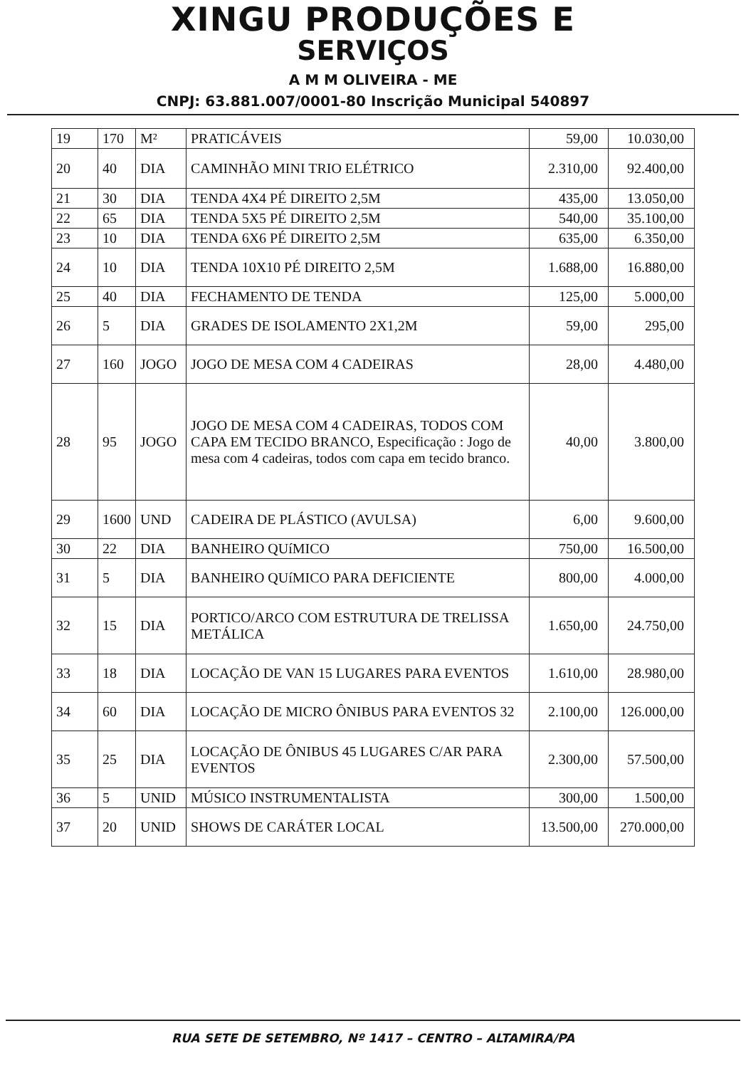XINGU PRODUÇÕES E
SERVIÇOS
A M M OLIVEIRA - ME
CNPJ: 63.881.007/0001-80 Inscrição Municipal 540897
| 19 | 170 | M² | PRATICÁVEIS | 59,00 | 10.030,00 |
| 20 | 40 | DIA | CAMINHÃO MINI TRIO ELÉTRICO | 2.310,00 | 92.400,00 |
| 21 | 30 | DIA | TENDA 4X4 PÉ DIREITO 2,5M | 435,00 | 13.050,00 |
| 22 | 65 | DIA | TENDA 5X5 PÉ DIREITO 2,5M | 540,00 | 35.100,00 |
| 23 | 10 | DIA | TENDA 6X6 PÉ DIREITO 2,5M | 635,00 | 6.350,00 |
| 24 | 10 | DIA | TENDA 10X10 PÉ DIREITO 2,5M | 1.688,00 | 16.880,00 |
| 25 | 40 | DIA | FECHAMENTO DE TENDA | 125,00 | 5.000,00 |
| 26 | 5 | DIA | GRADES DE ISOLAMENTO 2X1,2M | 59,00 | 295,00 |
| 27 | 160 | JOGO | JOGO DE MESA COM 4 CADEIRAS | 28,00 | 4.480,00 |
| 28 | 95 | JOGO | JOGO DE MESA COM 4 CADEIRAS, TODOS COM CAPA EM TECIDO BRANCO, Especificação : Jogo de mesa com 4 cadeiras, todos com capa em tecido branco. | 40,00 | 3.800,00 |
| 29 | 1600 | UND | CADEIRA DE PLÁSTICO (AVULSA) | 6,00 | 9.600,00 |
| 30 | 22 | DIA | BANHEIRO QUíMICO | 750,00 | 16.500,00 |
| 31 | 5 | DIA | BANHEIRO QUíMICO PARA DEFICIENTE | 800,00 | 4.000,00 |
| 32 | 15 | DIA | PORTICO/ARCO COM ESTRUTURA DE TRELISSA METÁLICA | 1.650,00 | 24.750,00 |
| 33 | 18 | DIA | LOCAÇÃO DE VAN 15 LUGARES PARA EVENTOS | 1.610,00 | 28.980,00 |
| 34 | 60 | DIA | LOCAÇÃO DE MICRO ÔNIBUS PARA EVENTOS 32 | 2.100,00 | 126.000,00 |
| 35 | 25 | DIA | LOCAÇÃO DE ÔNIBUS 45 LUGARES C/AR PARA EVENTOS | 2.300,00 | 57.500,00 |
| 36 | 5 | UNID | MÚSICO INSTRUMENTALISTA | 300,00 | 1.500,00 |
| 37 | 20 | UNID | SHOWS DE CARÁTER LOCAL | 13.500,00 | 270.000,00 |
RUA SETE DE SETEMBRO, Nº 1417 – CENTRO – ALTAMIRA/PA